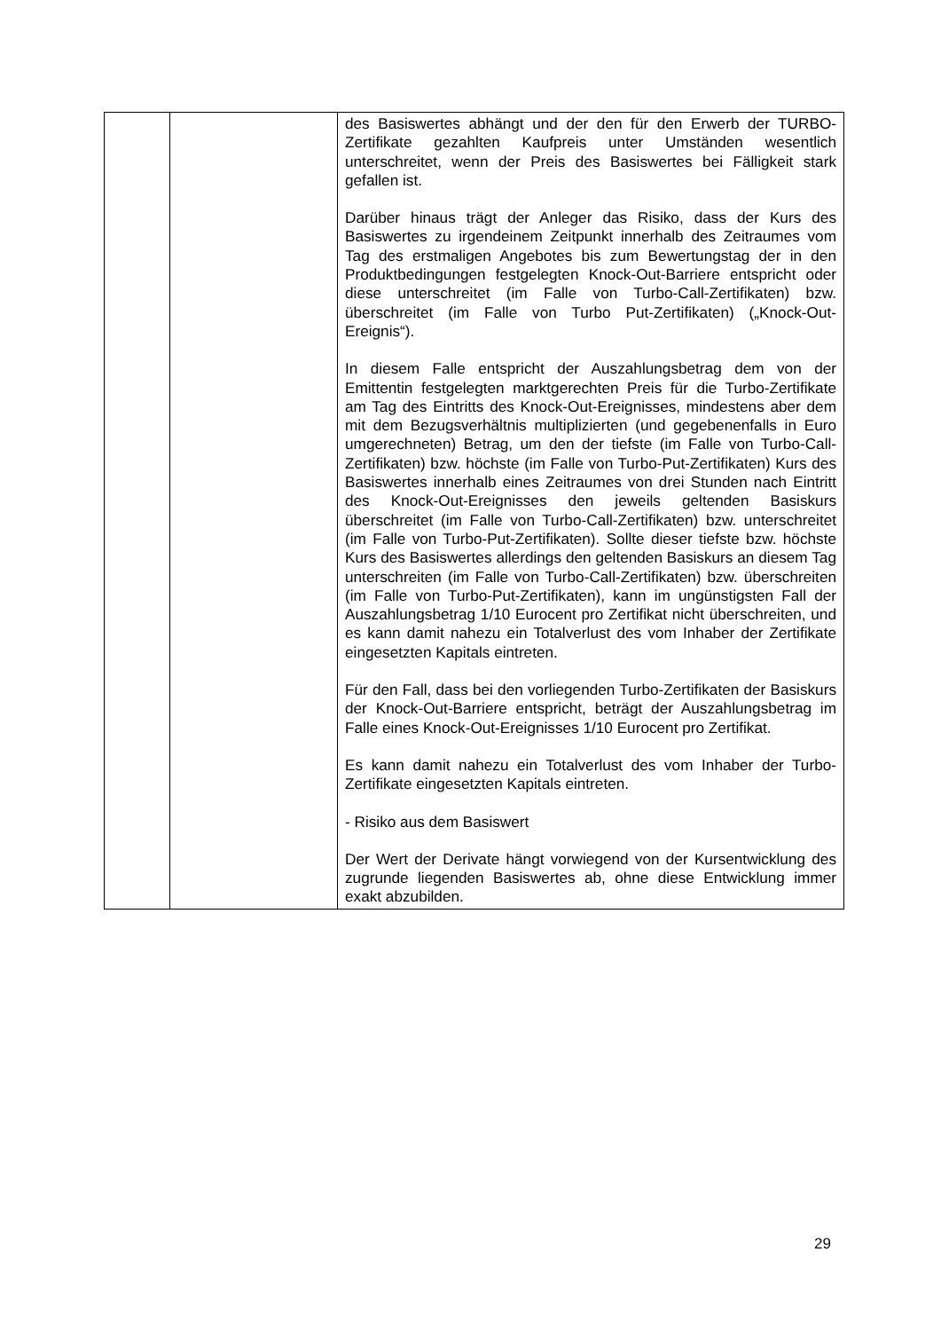| | | des Basiswertes abhängt und der den für den Erwerb der TURBO-Zertifikate gezahlten Kaufpreis unter Umständen wesentlich unterschreitet, wenn der Preis des Basiswertes bei Fälligkeit stark gefallen ist. Darüber hinaus trägt der Anleger das Risiko, dass der Kurs des Basiswertes zu irgendeinem Zeitpunkt innerhalb des Zeitraumes vom Tag des erstmaligen Angebotes bis zum Bewertungstag der in den Produktbedingungen festgelegten Knock-Out-Barriere entspricht oder diese unterschreitet (im Falle von Turbo-Call-Zertifikaten) bzw. überschreitet (im Falle von Turbo Put-Zertifikaten) („Knock-Out-Ereignis“). In diesem Falle entspricht der Auszahlungsbetrag dem von der Emittentin festgelegten marktgerechten Preis für die Turbo-Zertifikate am Tag des Eintritts des Knock-Out-Ereignisses, mindestens aber dem mit dem Bezugsverhältnis multiplizierten (und gegebenenfalls in Euro umgerechneten) Betrag, um den der tiefste (im Falle von Turbo-Call-Zertifikaten) bzw. höchste (im Falle von Turbo-Put-Zertifikaten) Kurs des Basiswertes innerhalb eines Zeitraumes von drei Stunden nach Eintritt des Knock-Out-Ereignisses den jeweils geltenden Basiskurs überschreitet (im Falle von Turbo-Call-Zertifikaten) bzw. unterschreitet (im Falle von Turbo-Put-Zertifikaten). Sollte dieser tiefste bzw. höchste Kurs des Basiswertes allerdings den geltenden Basiskurs an diesem Tag unterschreiten (im Falle von Turbo-Call-Zertifikaten) bzw. überschreiten (im Falle von Turbo-Put-Zertifikaten), kann im ungünstigsten Fall der Auszahlungsbetrag 1/10 Eurocent pro Zertifikat nicht überschreiten, und es kann damit nahezu ein Totalverlust des vom Inhaber der Zertifikate eingesetzten Kapitals eintreten. Für den Fall, dass bei den vorliegenden Turbo-Zertifikaten der Basiskurs der Knock-Out-Barriere entspricht, beträgt der Auszahlungsbetrag im Falle eines Knock-Out-Ereignisses 1/10 Eurocent pro Zertifikat. Es kann damit nahezu ein Totalverlust des vom Inhaber der Turbo-Zertifikate eingesetzten Kapitals eintreten. - Risiko aus dem Basiswert Der Wert der Derivate hängt vorwiegend von der Kursentwicklung des zugrunde liegenden Basiswertes ab, ohne diese Entwicklung immer exakt abzubilden. |
29